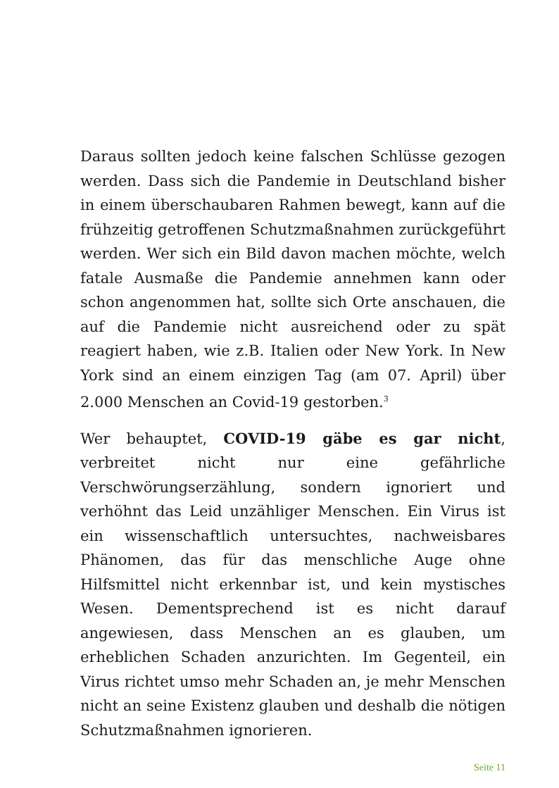Daraus sollten jedoch keine falschen Schlüsse gezogen werden. Dass sich die Pandemie in Deutschland bisher in einem überschaubaren Rahmen bewegt, kann auf die frühzeitig getroffenen Schutzmaßnahmen zurückgeführt werden. Wer sich ein Bild davon machen möchte, welch fatale Ausmaße die Pandemie annehmen kann oder schon angenommen hat, sollte sich Orte anschauen, die auf die Pandemie nicht ausreichend oder zu spät reagiert haben, wie z.B. Italien oder New York. In New York sind an einem einzigen Tag (am 07. April) über 2.000 Menschen an Covid-19 gestorben.<sup>3</sup>
Wer behauptet, COVID-19 gäbe es gar nicht, verbreitet nicht nur eine gefährliche Verschwörungserzählung, sondern ignoriert und verhöhnt das Leid unzähliger Menschen. Ein Virus ist ein wissenschaftlich untersuchtes, nachweisbares Phänomen, das für das menschliche Auge ohne Hilfsmittel nicht erkennbar ist, und kein mystisches Wesen. Dementsprechend ist es nicht darauf angewiesen, dass Menschen an es glauben, um erheblichen Schaden anzurichten. Im Gegenteil, ein Virus richtet umso mehr Schaden an, je mehr Menschen nicht an seine Existenz glauben und deshalb die nötigen Schutzmaßnahmen ignorieren.
Seite 11